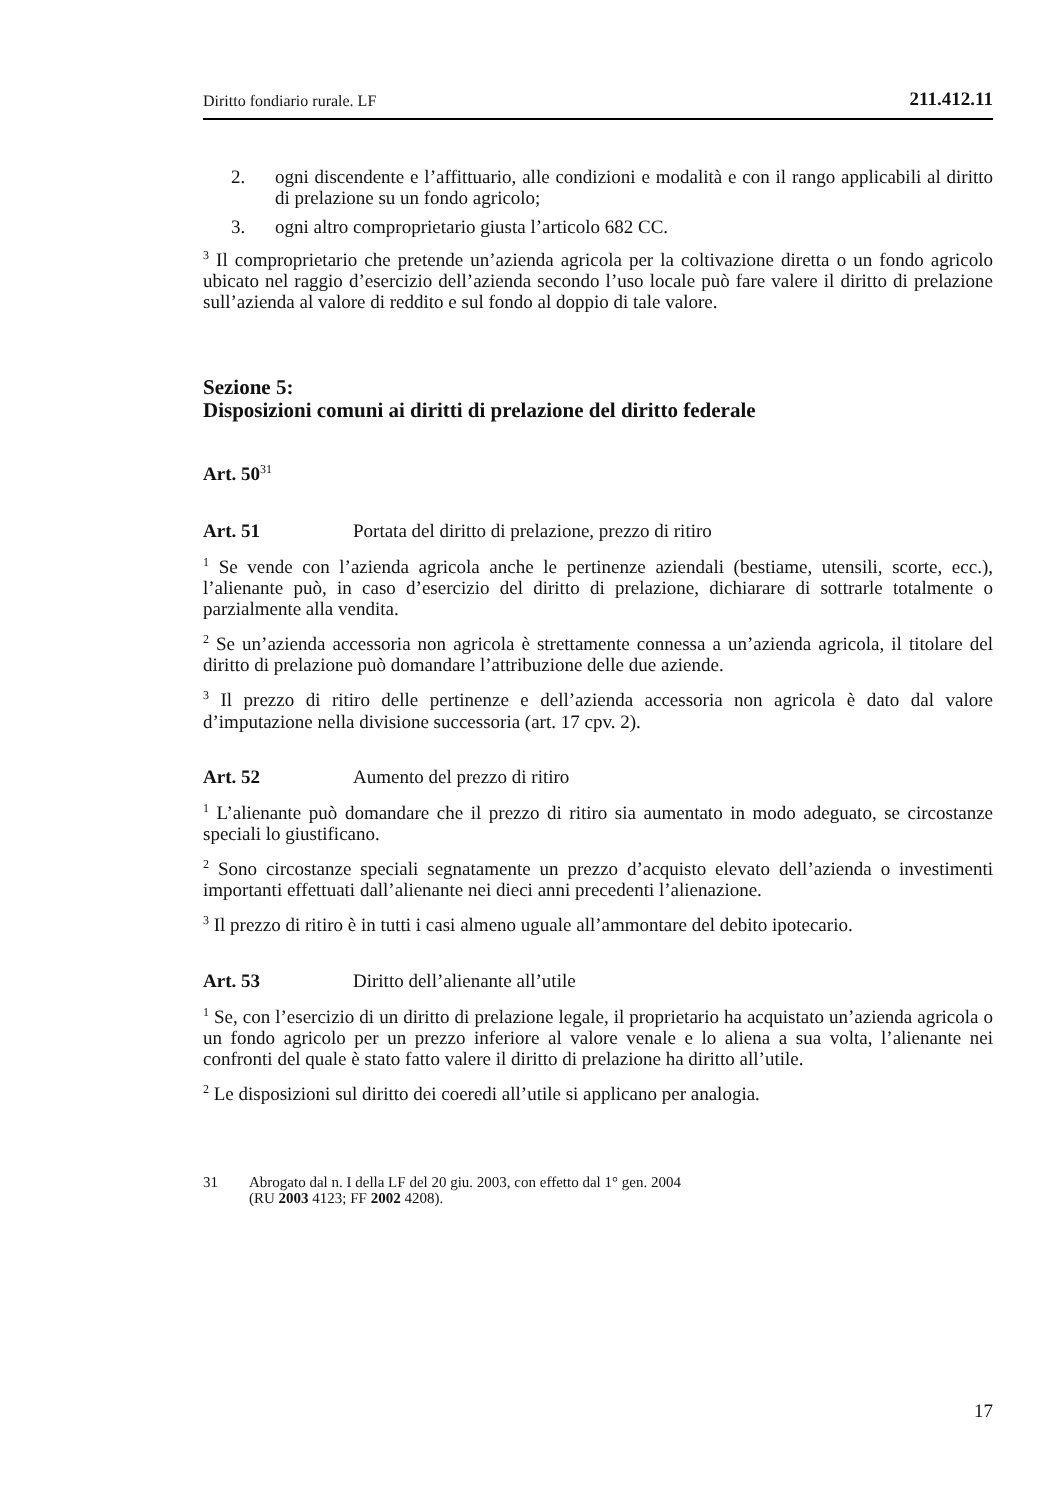Diritto fondiario rurale. LF 211.412.11
2. ogni discendente e l’affittuario, alle condizioni e modalità e con il rango applicabili al diritto di prelazione su un fondo agricolo;
3. ogni altro comproprietario giusta l’articolo 682 CC.
<sup>3</sup> Il comproprietario che pretende un’azienda agricola per la coltivazione diretta o un fondo agricolo ubicato nel raggio d’esercizio dell’azienda secondo l’uso locale può fare valere il diritto di prelazione sull’azienda al valore di reddito e sul fondo al doppio di tale valore.
Sezione 5:
Disposizioni comuni ai diritti di prelazione del diritto federale
Art. 50<sup>31</sup>
Art. 51 Portata del diritto di prelazione, prezzo di ritiro
<sup>1</sup> Se vende con l’azienda agricola anche le pertinenze aziendali (bestiame, utensili, scorte, ecc.), l’alienante può, in caso d’esercizio del diritto di prelazione, dichiarare di sottrarle totalmente o parzialmente alla vendita.
<sup>2</sup> Se un’azienda accessoria non agricola è strettamente connessa a un’azienda agricola, il titolare del diritto di prelazione può domandare l’attribuzione delle due aziende.
<sup>3</sup> Il prezzo di ritiro delle pertinenze e dell’azienda accessoria non agricola è dato dal valore d’imputazione nella divisione successoria (art. 17 cpv. 2).
Art. 52 Aumento del prezzo di ritiro
<sup>1</sup> L’alienante può domandare che il prezzo di ritiro sia aumentato in modo adeguato, se circostanze speciali lo giustificano.
<sup>2</sup> Sono circostanze speciali segnatamente un prezzo d’acquisto elevato dell’azienda o investimenti importanti effettuati dall’alienante nei dieci anni precedenti l’alienazione.
<sup>3</sup> Il prezzo di ritiro è in tutti i casi almeno uguale all’ammontare del debito ipotecario.
Art. 53 Diritto dell’alienante all’utile
<sup>1</sup> Se, con l’esercizio di un diritto di prelazione legale, il proprietario ha acquistato un’azienda agricola o un fondo agricolo per un prezzo inferiore al valore venale e lo aliena a sua volta, l’alienante nei confronti del quale è stato fatto valere il diritto di prelazione ha diritto all’utile.
<sup>2</sup> Le disposizioni sul diritto dei coeredi all’utile si applicano per analogia.
31 Abrogato dal n. I della LF del 20 giu. 2003, con effetto dal 1° gen. 2004
(RU 2003 4123; FF 2002 4208).
17